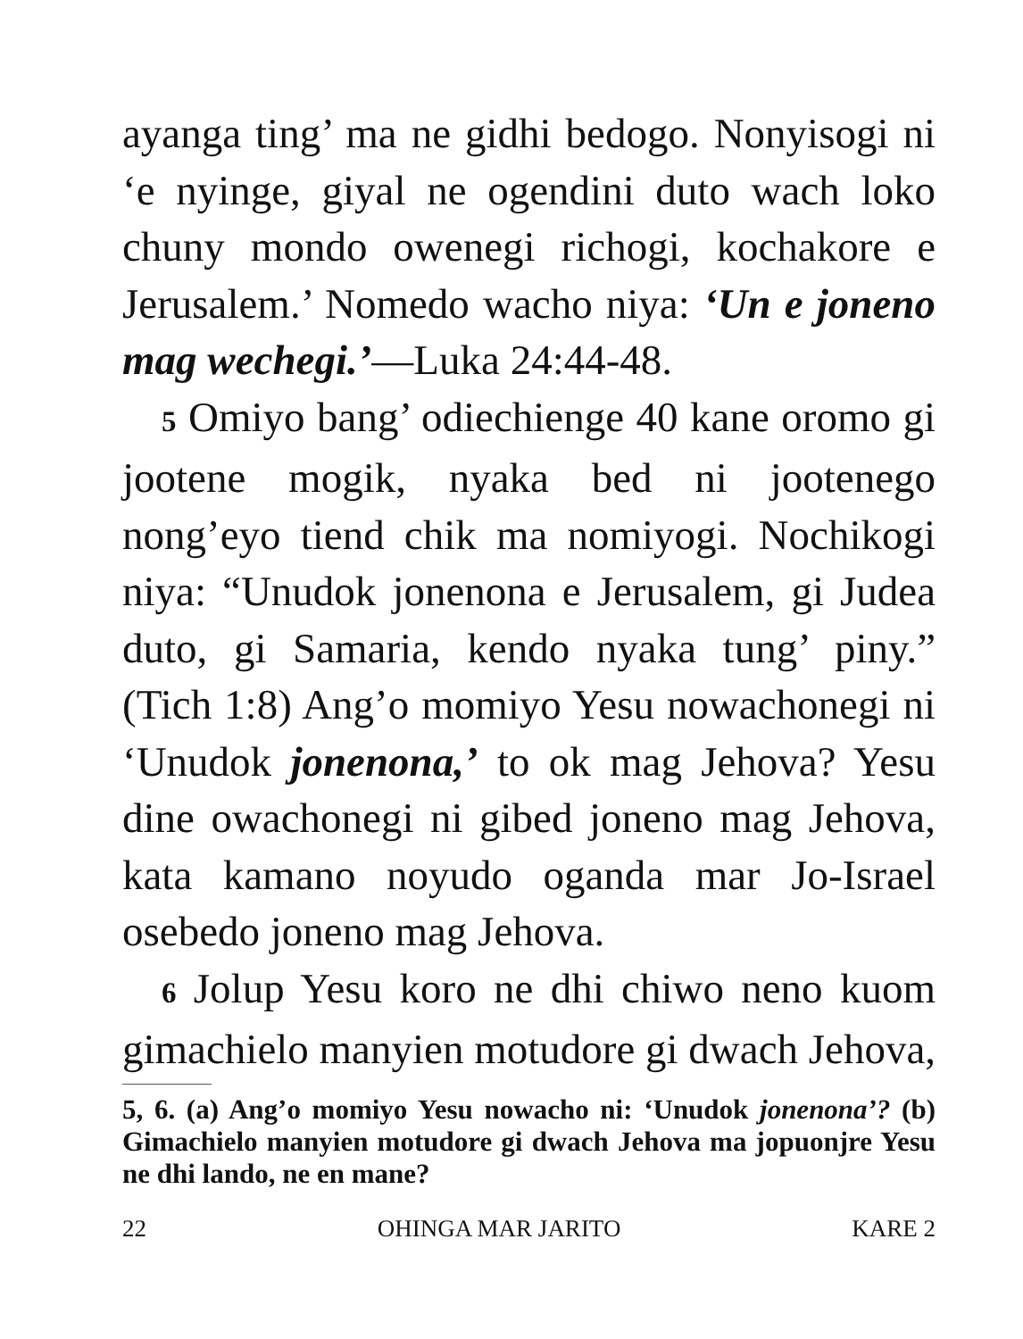ayanga ting’ ma ne gidhi bedogo. Nonyisogi ni ‘e nyinge, giyal ne ogendini duto wach loko chuny mondo owenegi richogi, kochakore e Jerusalem.’ Nomedo wacho niya: ‘Un e joneno mag wechegi.’—Luka 24:44-48.
5 Omiyo bang’ odiechienge 40 kane oromo gi jootene mogik, nyaka bed ni jootenego nong’eyo tiend chik ma nomiyogi. Nochikogi niya: “Unudok jonenona e Jerusalem, gi Judea duto, gi Samaria, kendo nyaka tung’ piny.” (Tich 1:8) Ang’o momiyo Yesu nowachonegi ni ‘Unudok jonenona,’ to ok mag Jehova? Yesu dine owachonegi ni gibed joneno mag Jehova, kata kamano noyudo oganda mar Jo-Israel osebedo joneno mag Jehova.
6 Jolup Yesu koro ne dhi chiwo neno kuom gimachielo manyien motudore gi dwach Jehova,
5, 6. (a) Ang’o momiyo Yesu nowacho ni: ‘Unudok jonenona’? (b) Gimachielo manyien motudore gi dwach Jehova ma jopuonjre Yesu ne dhi lando, ne en mane?
22 OHINGA MAR JARITO KARE 2